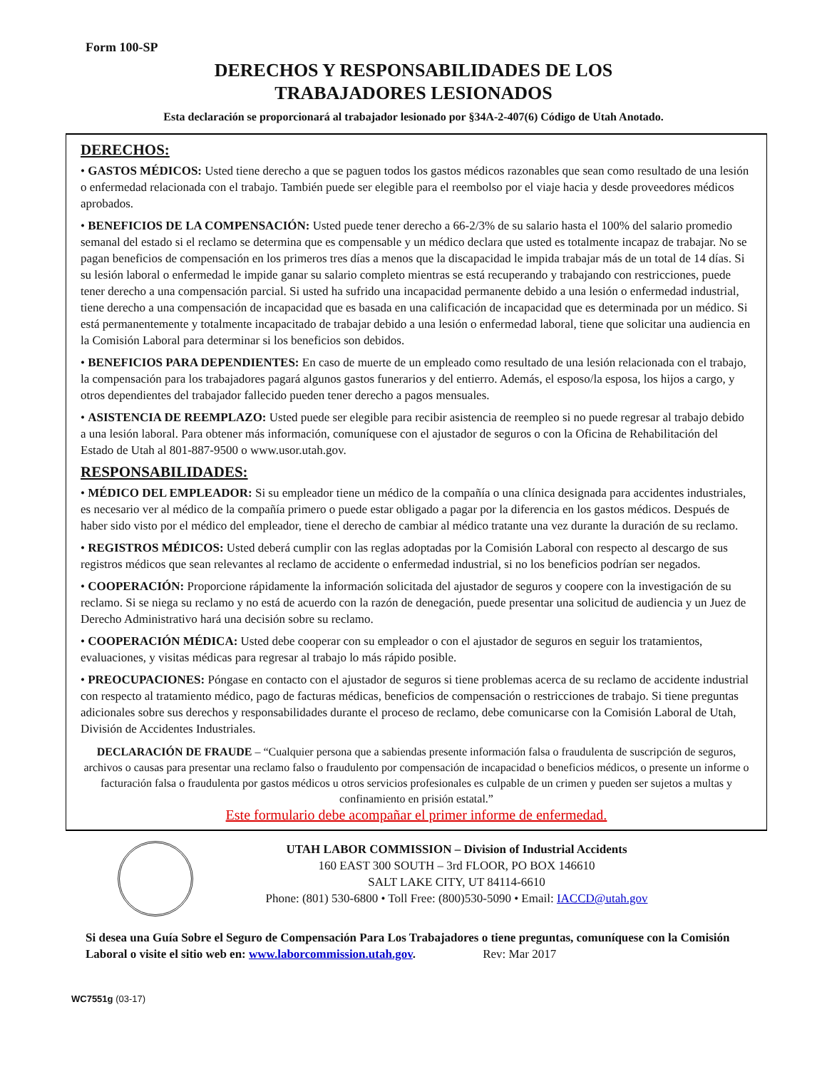Form 100-SP
DERECHOS Y RESPONSABILIDADES DE LOS
TRABAJADORES LESIONADOS
Esta declaración se proporcionará al trabajador lesionado por §34A-2-407(6) Código de Utah Anotado.
DERECHOS:
• GASTOS MÉDICOS: Usted tiene derecho a que se paguen todos los gastos médicos razonables que sean como resultado de una lesión o enfermedad relacionada con el trabajo. También puede ser elegible para el reembolso por el viaje hacia y desde proveedores médicos aprobados.
• BENEFICIOS DE LA COMPENSACIÓN: Usted puede tener derecho a 66-2/3% de su salario hasta el 100% del salario promedio semanal del estado si el reclamo se determina que es compensable y un médico declara que usted es totalmente incapaz de trabajar. No se pagan beneficios de compensación en los primeros tres días a menos que la discapacidad le impida trabajar más de un total de 14 días. Si su lesión laboral o enfermedad le impide ganar su salario completo mientras se está recuperando y trabajando con restricciones, puede tener derecho a una compensación parcial. Si usted ha sufrido una incapacidad permanente debido a una lesión o enfermedad industrial, tiene derecho a una compensación de incapacidad que es basada en una calificación de incapacidad que es determinada por un médico. Si está permanentemente y totalmente incapacitado de trabajar debido a una lesión o enfermedad laboral, tiene que solicitar una audiencia en la Comisión Laboral para determinar si los beneficios son debidos.
• BENEFICIOS PARA DEPENDIENTES: En caso de muerte de un empleado como resultado de una lesión relacionada con el trabajo, la compensación para los trabajadores pagará algunos gastos funerarios y del entierro. Además, el esposo/la esposa, los hijos a cargo, y otros dependientes del trabajador fallecido pueden tener derecho a pagos mensuales.
• ASISTENCIA DE REEMPLAZO: Usted puede ser elegible para recibir asistencia de reempleo si no puede regresar al trabajo debido a una lesión laboral. Para obtener más información, comuníquese con el ajustador de seguros o con la Oficina de Rehabilitación del Estado de Utah al 801-887-9500 o www.usor.utah.gov.
RESPONSABILIDADES:
• MÉDICO DEL EMPLEADOR: Si su empleador tiene un médico de la compañía o una clínica designada para accidentes industriales, es necesario ver al médico de la compañía primero o puede estar obligado a pagar por la diferencia en los gastos médicos. Después de haber sido visto por el médico del empleador, tiene el derecho de cambiar al médico tratante una vez durante la duración de su reclamo.
• REGISTROS MÉDICOS: Usted deberá cumplir con las reglas adoptadas por la Comisión Laboral con respecto al descargo de sus registros médicos que sean relevantes al reclamo de accidente o enfermedad industrial, si no los beneficios podrían ser negados.
• COOPERACIÓN: Proporcione rápidamente la información solicitada del ajustador de seguros y coopere con la investigación de su reclamo. Si se niega su reclamo y no está de acuerdo con la razón de denegación, puede presentar una solicitud de audiencia y un Juez de Derecho Administrativo hará una decisión sobre su reclamo.
• COOPERACIÓN MÉDICA: Usted debe cooperar con su empleador o con el ajustador de seguros en seguir los tratamientos, evaluaciones, y visitas médicas para regresar al trabajo lo más rápido posible.
• PREOCUPACIONES: Póngase en contacto con el ajustador de seguros si tiene problemas acerca de su reclamo de accidente industrial con respecto al tratamiento médico, pago de facturas médicas, beneficios de compensación o restricciones de trabajo. Si tiene preguntas adicionales sobre sus derechos y responsabilidades durante el proceso de reclamo, debe comunicarse con la Comisión Laboral de Utah, División de Accidentes Industriales.
DECLARACIÓN DE FRAUDE – “Cualquier persona que a sabiendas presente información falsa o fraudulenta de suscripción de seguros, archivos o causas para presentar una reclamo falso o fraudulento por compensación de incapacidad o beneficios médicos, o presente un informe o facturación falsa o fraudulenta por gastos médicos u otros servicios profesionales es culpable de un crimen y pueden ser sujetos a multas y confinamiento en prisión estatal.”
Este formulario debe acompañar el primer informe de enfermedad.
UTAH LABOR COMMISSION – Division of Industrial Accidents
160 EAST 300 SOUTH – 3rd FLOOR, PO BOX 146610
SALT LAKE CITY, UT 84114-6610
Phone: (801) 530-6800 • Toll Free: (800)530-5090 • Email: IACCD@utah.gov
Si desea una Guía Sobre el Seguro de Compensación Para Los Trabajadores o tiene preguntas, comuníquese con la Comisión Laboral o visite el sitio web en: www.laborcommission.utah.gov. Rev: Mar 2017
WC7551g (03-17)